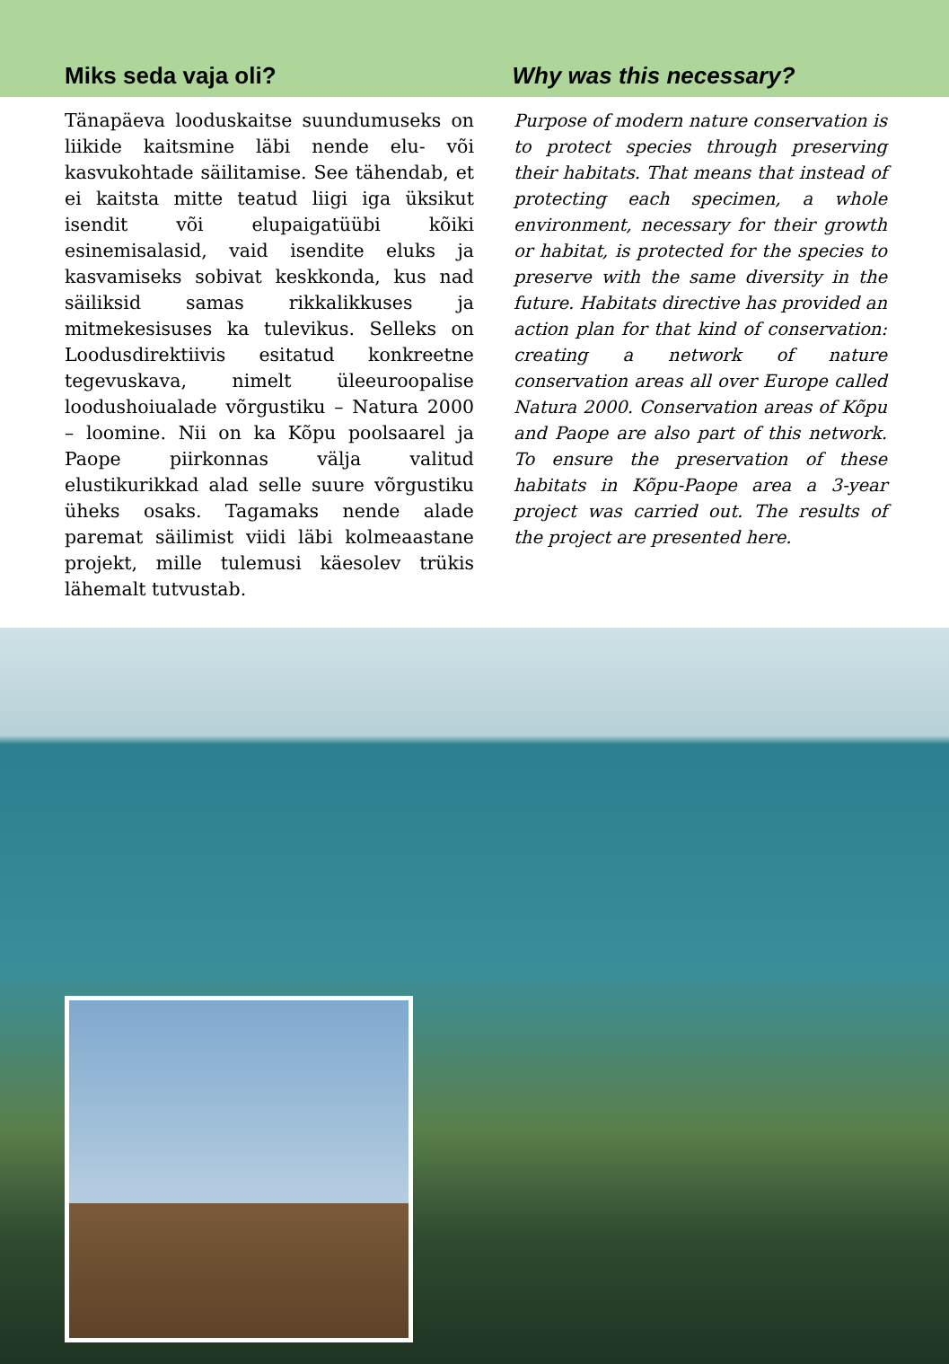Miks seda vaja oli?
Why was this necessary?
Tänapäeva looduskaitse suundumuseks on liikide kaitsmine läbi nende elu- või kasvukohtade säilitamise. See tähendab, et ei kaitsta mitte teatud liigi iga üksikut isendit või elupaigatüübi kõiki esinemisalasid, vaid isendite eluks ja kasvamiseks sobivat keskkonda, kus nad säiliksid samas rikkalikkuses ja mitmekesisuses ka tulevikus. Selleks on Loodusdirektiivis esitatud konkreetne tegevuskava, nimelt üleeuroopalise loodushoiualade võrgustiku – Natura 2000 – loomine. Nii on ka Kõpu poolsaarel ja Paope piirkonnas välja valitud elustikurikkad alad selle suure võrgustiku üheks osaks. Tagamaks nende alade paremat säilimist viidi läbi kolmeaastane projekt, mille tulemusi käesolev trükis lähemalt tutvustab.
Purpose of modern nature conservation is to protect species through preserving their habitats. That means that instead of protecting each specimen, a whole environment, necessary for their growth or habitat, is protected for the species to preserve with the same diversity in the future. Habitats directive has provided an action plan for that kind of conservation: creating a network of nature conservation areas all over Europe called Natura 2000. Conservation areas of Kõpu and Paope are also part of this network. To ensure the preservation of these habitats in Kõpu-Paope area a 3-year project was carried out. The results of the project are presented here.